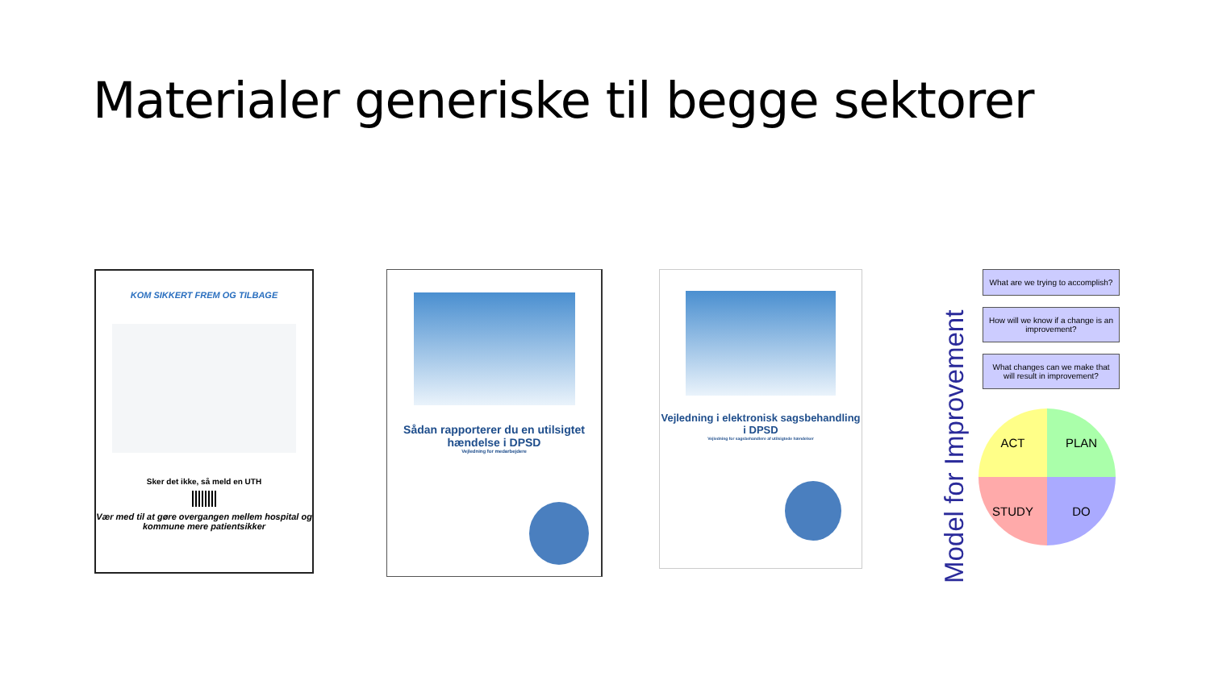Materialer generiske til begge sektorer
KOM SIKKERT FREM OG TILBAGE
Sker det ikke, så meld en UTH
Vær med til at gøre overgangen mellem hospital og kommune mere patientsikker
Sådan rapporterer du en utilsigtet hændelse i DPSD
Vejledning for medarbejdere
Vejledning i elektronisk sagsbehandling i DPSD
Vejledning for sagsbehandlere af utilsigtede hændelser
Model for Improvement
What are we trying to accomplish?
How will we know if a change is an improvement?
What changes can we make that will result in improvement?
ACT
PLAN
STUDY
DO